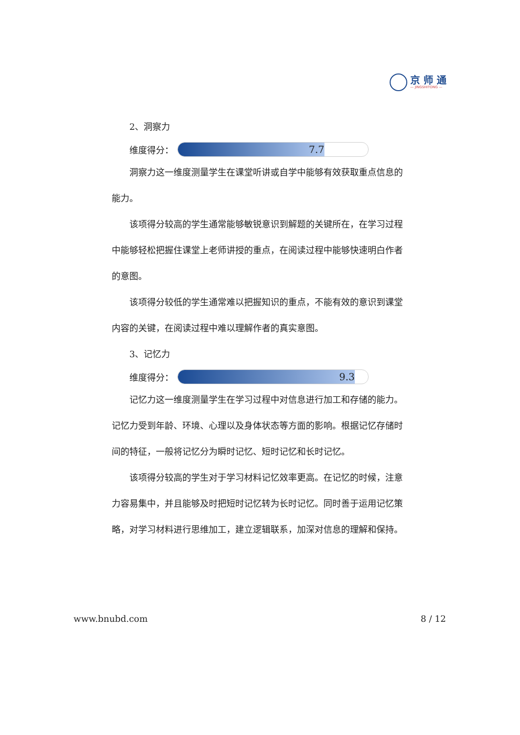京 师 通
— JINGSHITONG —
2、洞察力
维度得分：
7.7
洞察力这一维度测量学生在课堂听讲或自学中能够有效获取重点信息的能力。
该项得分较高的学生通常能够敏锐意识到解题的关键所在，在学习过程中能够轻松把握住课堂上老师讲授的重点，在阅读过程中能够快速明白作者的意图。
该项得分较低的学生通常难以把握知识的重点，不能有效的意识到课堂内容的关键，在阅读过程中难以理解作者的真实意图。
3、记忆力
维度得分：
9.3
记忆力这一维度测量学生在学习过程中对信息进行加工和存储的能力。记忆力受到年龄、环境、心理以及身体状态等方面的影响。根据记忆存储时间的特征，一般将记忆分为瞬时记忆、短时记忆和长时记忆。
该项得分较高的学生对于学习材料记忆效率更高。在记忆的时候，注意力容易集中，并且能够及时把短时记忆转为长时记忆。同时善于运用记忆策略，对学习材料进行思维加工，建立逻辑联系，加深对信息的理解和保持。
www.bnubd.com 8 / 12